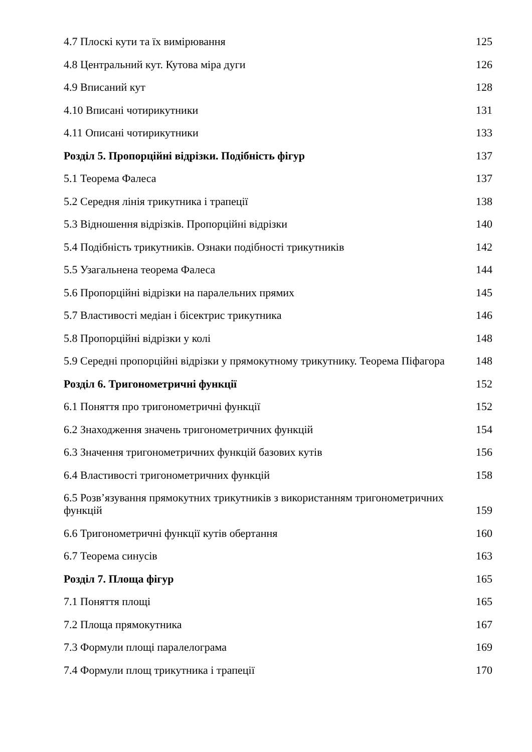4.7 Плоскі кути та їх вимірювання
125
4.8 Центральний кут. Кутова міра дуги
126
4.9 Вписаний кут
128
4.10 Вписані чотирикутники
131
4.11 Описані чотирикутники
133
Розділ 5. Пропорційні відрізки. Подібність фігур
137
5.1 Теорема Фалеса
137
5.2 Середня лінія трикутника і трапеції
138
5.3 Відношення відрізків. Пропорційні відрізки
140
5.4 Подібність трикутників. Ознаки подібності трикутників
142
5.5 Узагальнена теорема Фалеса
144
5.6 Пропорційні відрізки на паралельних прямих
145
5.7 Властивості медіан і бісектрис трикутника
146
5.8 Пропорційні відрізки у колі
148
5.9 Середні пропорційні відрізки у прямокутному трикутнику. Теорема Піфагора
148
Розділ 6. Тригонометричні функції
152
6.1 Поняття про тригонометричні функції
152
6.2 Знаходження значень тригонометричних функцій
154
6.3 Значення тригонометричних функцій базових кутів
156
6.4 Властивості тригонометричних функцій
158
6.5 Розв’язування прямокутних трикутників з використанням тригонометричних функцій
159
6.6 Тригонометричні функції кутів обертання
160
6.7 Теорема синусів
163
Розділ 7. Площа фігур
165
7.1 Поняття площі
165
7.2 Площа прямокутника
167
7.3 Формули площі паралелограма
169
7.4 Формули площ трикутника і трапеції
170